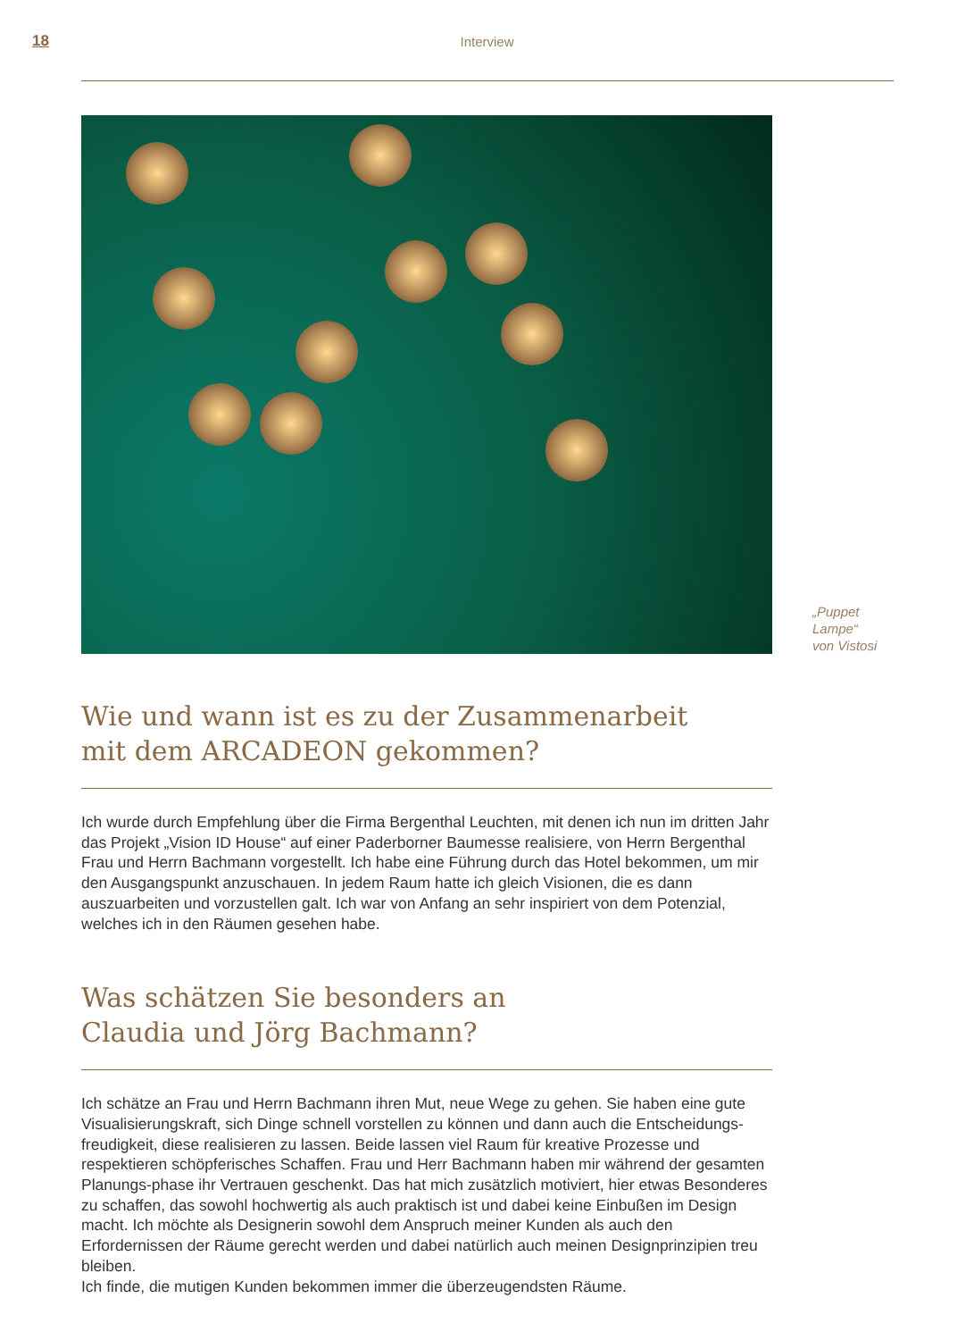18
Interview
„Puppet
Lampe“
von Vistosi
Wie und wann ist es zu der Zusammenarbeit
mit dem ARCADEON gekommen?
Ich wurde durch Empfehlung über die Firma Bergenthal Leuchten, mit denen ich nun im dritten Jahr das Projekt „Vision ID House“ auf einer Paderborner Baumesse realisiere, von Herrn Bergenthal Frau und Herrn Bachmann vorgestellt. Ich habe eine Führung durch das Hotel bekommen, um mir den Ausgangspunkt anzuschauen. In jedem Raum hatte ich gleich Visionen, die es dann auszuarbeiten und vorzustellen galt. Ich war von Anfang an sehr inspiriert von dem Potenzial, welches ich in den Räumen gesehen habe.
Was schätzen Sie besonders an
Claudia und Jörg Bachmann?
Ich schätze an Frau und Herrn Bachmann ihren Mut, neue Wege zu gehen. Sie haben eine gute Visualisierungskraft, sich Dinge schnell vorstellen zu können und dann auch die Entscheidungs-freudigkeit, diese realisieren zu lassen. Beide lassen viel Raum für kreative Prozesse und respektieren schöpferisches Schaffen. Frau und Herr Bachmann haben mir während der gesamten Planungs-phase ihr Vertrauen geschenkt. Das hat mich zusätzlich motiviert, hier etwas Besonderes zu schaffen, das sowohl hochwertig als auch praktisch ist und dabei keine Einbußen im Design macht. Ich möchte als Designerin sowohl dem Anspruch meiner Kunden als auch den Erfordernissen der Räume gerecht werden und dabei natürlich auch meinen Designprinzipien treu bleiben.
Ich finde, die mutigen Kunden bekommen immer die überzeugendsten Räume.